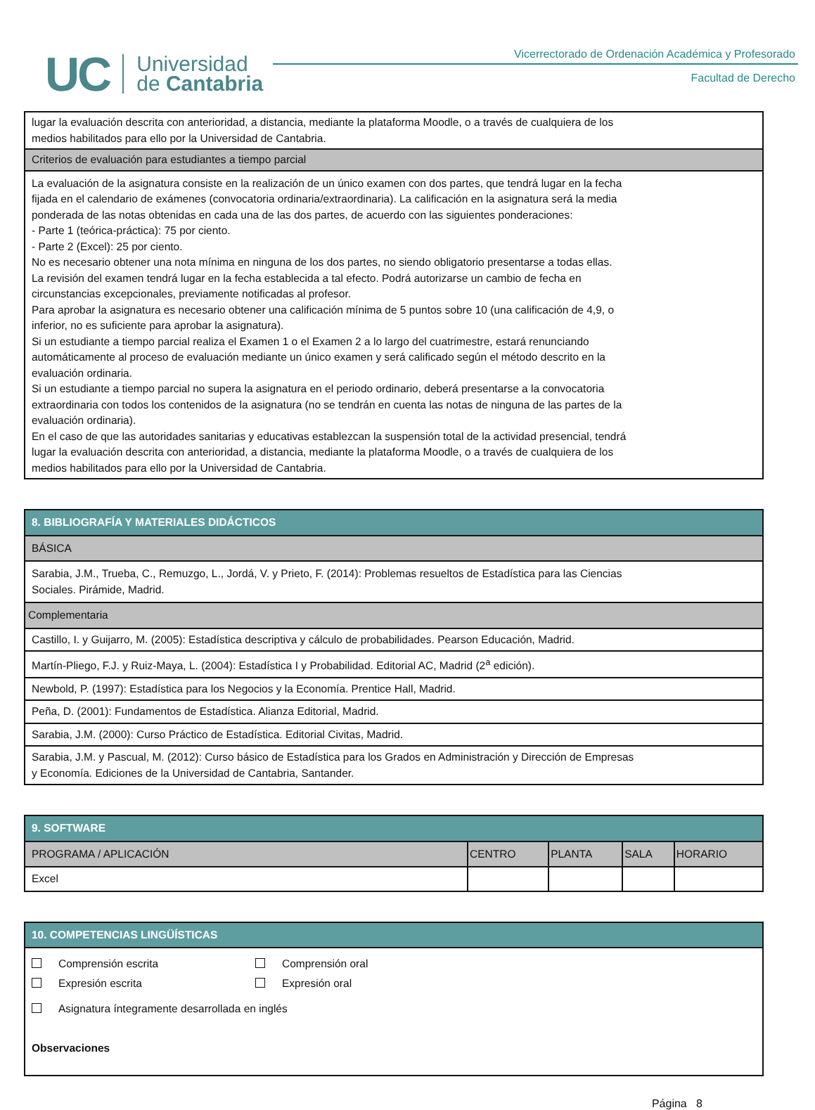UC Universidad
de Cantabria
Vicerrectorado de Ordenación Académica y Profesorado
Facultad de Derecho
| lugar la evaluación descrita con anterioridad, a distancia, mediante la plataforma Moodle, o a través de cualquiera de los medios habilitados para ello por la Universidad de Cantabria. |
| Criterios de evaluación para estudiantes a tiempo parcial |
| La evaluación de la asignatura consiste en la realización de un único examen con dos partes, que tendrá lugar en la fecha fijada en el calendario de exámenes (convocatoria ordinaria/extraordinaria). La calificación en la asignatura será la media ponderada de las notas obtenidas en cada una de las dos partes, de acuerdo con las siguientes ponderaciones: - Parte 1 (teórica-práctica): 75 por ciento. - Parte 2 (Excel): 25 por ciento. No es necesario obtener una nota mínima en ninguna de los dos partes, no siendo obligatorio presentarse a todas ellas. La revisión del examen tendrá lugar en la fecha establecida a tal efecto. Podrá autorizarse un cambio de fecha en circunstancias excepcionales, previamente notificadas al profesor. Para aprobar la asignatura es necesario obtener una calificación mínima de 5 puntos sobre 10 (una calificación de 4,9, o inferior, no es suficiente para aprobar la asignatura). Si un estudiante a tiempo parcial realiza el Examen 1 o el Examen 2 a lo largo del cuatrimestre, estará renunciando automáticamente al proceso de evaluación mediante un único examen y será calificado según el método descrito en la evaluación ordinaria. Si un estudiante a tiempo parcial no supera la asignatura en el periodo ordinario, deberá presentarse a la convocatoria extraordinaria con todos los contenidos de la asignatura (no se tendrán en cuenta las notas de ninguna de las partes de la evaluación ordinaria). En el caso de que las autoridades sanitarias y educativas establezcan la suspensión total de la actividad presencial, tendrá lugar la evaluación descrita con anterioridad, a distancia, mediante la plataforma Moodle, o a través de cualquiera de los medios habilitados para ello por la Universidad de Cantabria. |
| 8. BIBLIOGRAFÍA Y MATERIALES DIDÁCTICOS |
| BÁSICA |
| Sarabia, J.M., Trueba, C., Remuzgo, L., Jordá, V. y Prieto, F. (2014): Problemas resueltos de Estadística para las Ciencias Sociales. Pirámide, Madrid. |
| Complementaria |
| Castillo, I. y Guijarro, M. (2005): Estadística descriptiva y cálculo de probabilidades. Pearson Educación, Madrid. |
| Martín-Pliego, F.J. y Ruiz-Maya, L. (2004): Estadística I y Probabilidad. Editorial AC, Madrid (2<sup>a</sup> edición). |
| Newbold, P. (1997): Estadística para los Negocios y la Economía. Prentice Hall, Madrid. |
| Peña, D. (2001): Fundamentos de Estadística. Alianza Editorial, Madrid. |
| Sarabia, J.M. (2000): Curso Práctico de Estadística. Editorial Civitas, Madrid. |
| Sarabia, J.M. y Pascual, M. (2012): Curso básico de Estadística para los Grados en Administración y Dirección de Empresas y Economía. Ediciones de la Universidad de Cantabria, Santander. |
| 9. SOFTWARE | | | | |
| PROGRAMA / APLICACIÓN | CENTRO | PLANTA | SALA | HORARIO |
| Excel | | | | |
| 10. COMPETENCIAS LINGÜÍSTICAS | |
| Comprensión escrita Expresión escrita | Comprensión oral Expresión oral |
| Asignatura íntegramente desarrollada en inglés Observaciones | |
Página 8